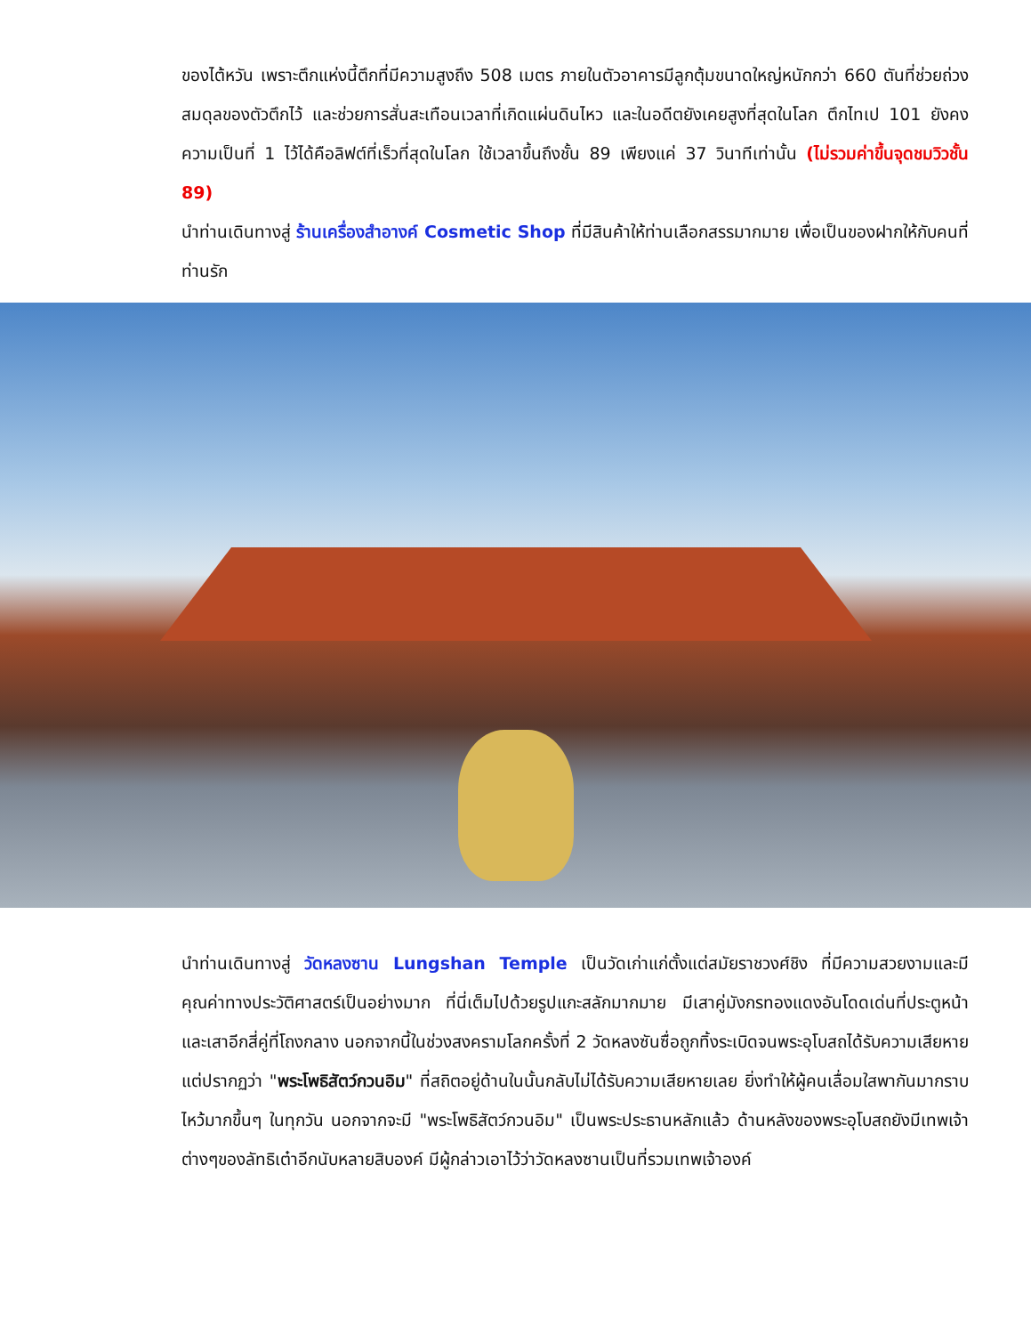ของไต้หวัน เพราะตึกแห่งนี้ตึกที่มีความสูงถึง 508 เมตร ภายในตัวอาคารมีลูกตุ้มขนาดใหญ่หนักกว่า 660 ตันที่ช่วยถ่วงสมดุลของตัวตึกไว้ และช่วยการสั่นสะเทือนเวลาที่เกิดแผ่นดินไหว และในอดีตยังเคยสูงที่สุดในโลก ตึกไทเป 101 ยังคงความเป็นที่ 1 ไว้ได้คือลิฟต์ที่เร็วที่สุดในโลก ใช้เวลาขึ้นถึงชั้น 89 เพียงแค่ 37 วินาทีเท่านั้น (ไม่รวมค่าขึ้นจุดชมวิวชั้น 89)
นำท่านเดินทางสู่ ร้านเครื่องสำอางค์ Cosmetic Shop ที่มีสินค้าให้ท่านเลือกสรรมากมาย เพื่อเป็นของฝากให้กับคนที่ท่านรัก
นำท่านเดินทางสู่ วัดหลงซาน Lungshan Temple เป็นวัดเก่าแก่ตั้งแต่สมัยราชวงศ์ชิง ที่มีความสวยงามและมี คุณค่าทางประวัติศาสตร์เป็นอย่างมาก ที่นี่เต็มไปด้วยรูปแกะสลักมากมาย มีเสาคู่มังกรทองแดงอันโดดเด่นที่ประตูหน้า และเสาอีกสี่คู่ที่โถงกลาง นอกจากนี้ในช่วงสงครามโลกครั้งที่ 2 วัดหลงซันซื่อถูกทิ้งระเบิดจนพระอุโบสถได้รับความเสียหาย แต่ปรากฏว่า "พระโพธิสัตว์กวนอิม" ที่สถิตอยู่ด้านในนั้นกลับไม่ได้รับความเสียหายเลย ยิ่งทำให้ผู้คนเลื่อมใสพากันมากราบไหว้มากขึ้นๆ ในทุกวัน นอกจากจะมี "พระโพธิสัตว์กวนอิม" เป็นพระประธานหลักแล้ว ด้านหลังของพระอุโบสถยังมีเทพเจ้าต่างๆของลัทธิเต๋าอีกนับหลายสิบองค์ มีผู้กล่าวเอาไว้ว่าวัดหลงซานเป็นที่รวมเทพเจ้าองค์